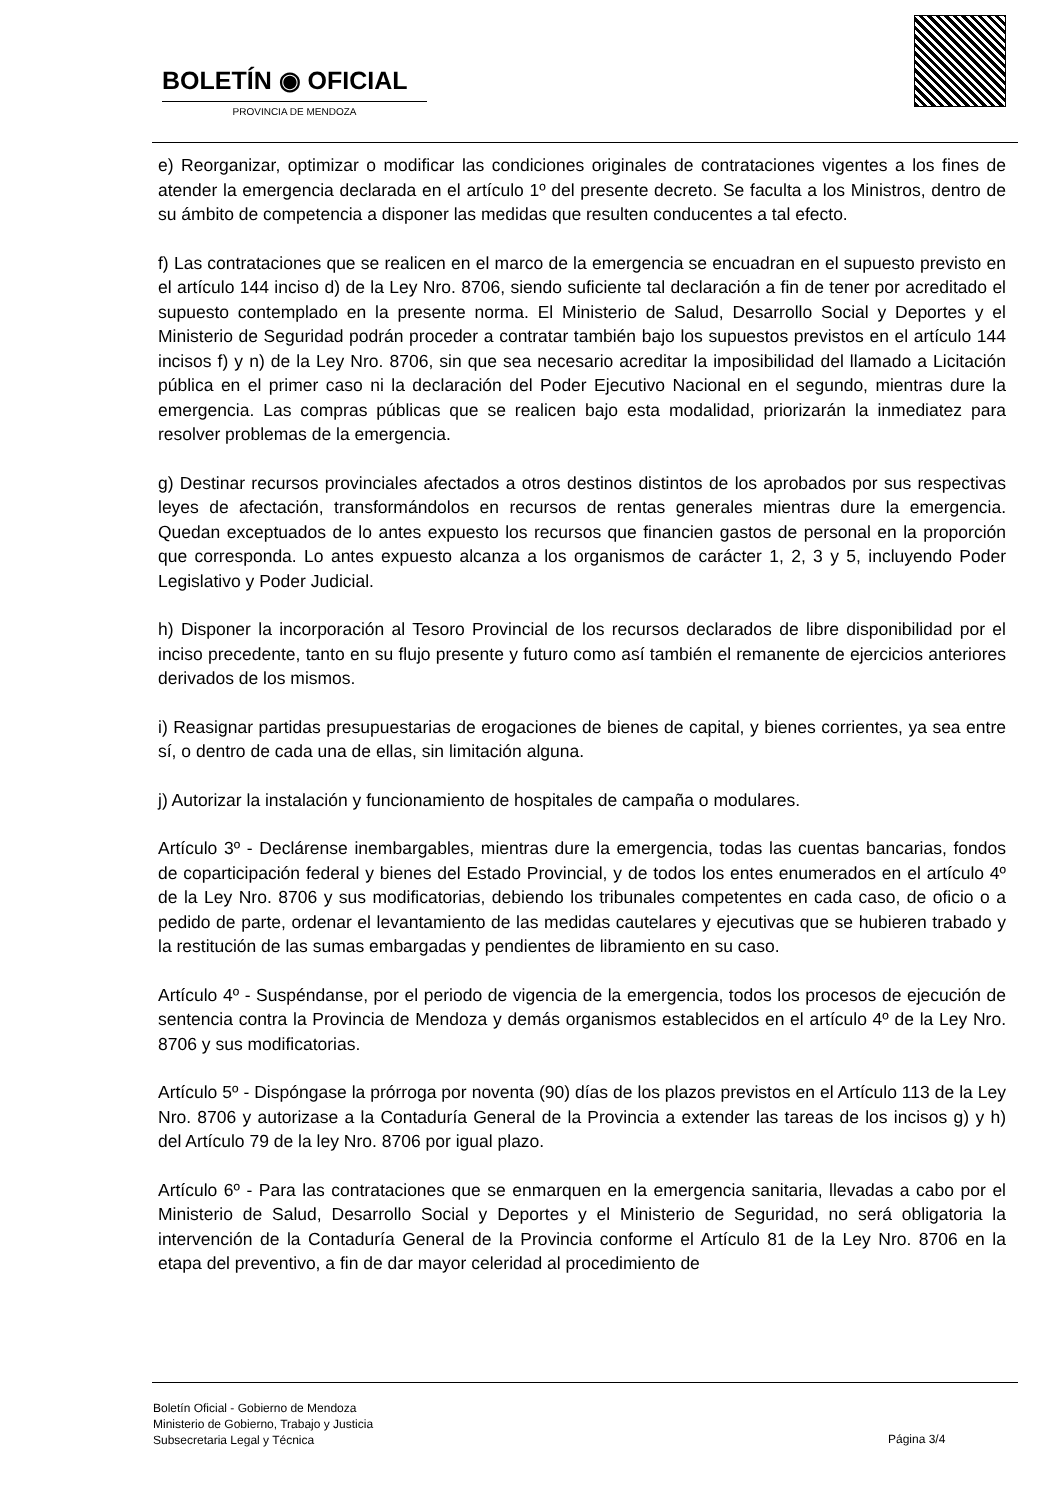BOLETÍN ◉ OFICIAL
PROVINCIA DE MENDOZA
e) Reorganizar, optimizar o modificar las condiciones originales de contrataciones vigentes a los fines de atender la emergencia declarada en el artículo 1º del presente decreto. Se faculta a los Ministros, dentro de su ámbito de competencia a disponer las medidas que resulten conducentes a tal efecto.
f) Las contrataciones que se realicen en el marco de la emergencia se encuadran en el supuesto previsto en el artículo 144 inciso d) de la Ley Nro. 8706, siendo suficiente tal declaración a fin de tener por acreditado el supuesto contemplado en la presente norma. El Ministerio de Salud, Desarrollo Social y Deportes y el Ministerio de Seguridad podrán proceder a contratar también bajo los supuestos previstos en el artículo 144 incisos f) y n) de la Ley Nro. 8706, sin que sea necesario acreditar la imposibilidad del llamado a Licitación pública en el primer caso ni la declaración del Poder Ejecutivo Nacional en el segundo, mientras dure la emergencia. Las compras públicas que se realicen bajo esta modalidad, priorizarán la inmediatez para resolver problemas de la emergencia.
g) Destinar recursos provinciales afectados a otros destinos distintos de los aprobados por sus respectivas leyes de afectación, transformándolos en recursos de rentas generales mientras dure la emergencia. Quedan exceptuados de lo antes expuesto los recursos que financien gastos de personal en la proporción que corresponda. Lo antes expuesto alcanza a los organismos de carácter 1, 2, 3 y 5, incluyendo Poder Legislativo y Poder Judicial.
h) Disponer la incorporación al Tesoro Provincial de los recursos declarados de libre disponibilidad por el inciso precedente, tanto en su flujo presente y futuro como así también el remanente de ejercicios anteriores derivados de los mismos.
i) Reasignar partidas presupuestarias de erogaciones de bienes de capital, y bienes corrientes, ya sea entre sí, o dentro de cada una de ellas, sin limitación alguna.
j) Autorizar la instalación y funcionamiento de hospitales de campaña o modulares.
Artículo 3º - Declárense inembargables, mientras dure la emergencia, todas las cuentas bancarias, fondos de coparticipación federal y bienes del Estado Provincial, y de todos los entes enumerados en el artículo 4º de la Ley Nro. 8706 y sus modificatorias, debiendo los tribunales competentes en cada caso, de oficio o a pedido de parte, ordenar el levantamiento de las medidas cautelares y ejecutivas que se hubieren trabado y la restitución de las sumas embargadas y pendientes de libramiento en su caso.
Artículo 4º - Suspéndanse, por el periodo de vigencia de la emergencia, todos los procesos de ejecución de sentencia contra la Provincia de Mendoza y demás organismos establecidos en el artículo 4º de la Ley Nro. 8706 y sus modificatorias.
Artículo 5º - Dispóngase la prórroga por noventa (90) días de los plazos previstos en el Artículo 113 de la Ley Nro. 8706 y autorizase a la Contaduría General de la Provincia a extender las tareas de los incisos g) y h) del Artículo 79 de la ley Nro. 8706 por igual plazo.
Artículo 6º - Para las contrataciones que se enmarquen en la emergencia sanitaria, llevadas a cabo por el Ministerio de Salud, Desarrollo Social y Deportes y el Ministerio de Seguridad, no será obligatoria la intervención de la Contaduría General de la Provincia conforme el Artículo 81 de la Ley Nro. 8706 en la etapa del preventivo, a fin de dar mayor celeridad al procedimiento de
Boletín Oficial - Gobierno de Mendoza
Ministerio de Gobierno, Trabajo y Justicia
Subsecretaria Legal y Técnica
Página 3/4